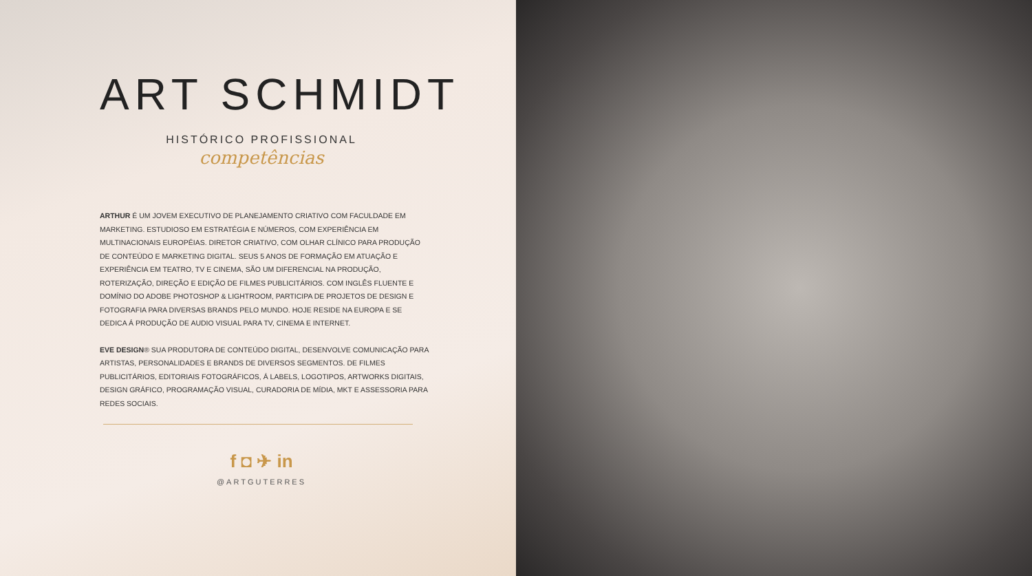ART SCHMIDT
HISTÓRICO PROFISSIONAL
competências
ARTHUR É UM JOVEM EXECUTIVO DE PLANEJAMENTO CRIATIVO COM FACULDADE EM MARKETING. ESTUDIOSO EM ESTRATÉGIA E NÚMEROS, COM EXPERIÊNCIA EM MULTINACIONAIS EUROPÉIAS. DIRETOR CRIATIVO, COM OLHAR CLÍNICO PARA PRODUÇÃO DE CONTEÚDO E MARKETING DIGITAL. SEUS 5 ANOS DE FORMAÇÃO EM ATUAÇÃO E EXPERIÊNCIA EM TEATRO, TV E CINEMA, SÃO UM DIFERENCIAL NA PRODUÇÃO, ROTERIZAÇÃO, DIREÇÃO E EDIÇÃO DE FILMES PUBLICITÁRIOS. COM INGLÊS FLUENTE E DOMÍNIO DO ADOBE PHOTOSHOP & LIGHTROOM, PARTICIPA DE PROJETOS DE DESIGN E FOTOGRAFIA PARA DIVERSAS BRANDS PELO MUNDO. HOJE RESIDE NA EUROPA E SE DEDICA Á PRODUÇÃO DE AUDIO VISUAL PARA TV, CINEMA E INTERNET.
EVE DESIGN® SUA PRODUTORA DE CONTEÚDO DIGITAL, DESENVOLVE COMUNICAÇÃO PARA ARTISTAS, PERSONALIDADES E BRANDS DE DIVERSOS SEGMENTOS. DE FILMES PUBLICITÁRIOS, EDITORIAIS FOTOGRÁFICOS, Á LABELS, LOGOTIPOS, ARTWORKS DIGITAIS, DESIGN GRÁFICO, PROGRAMAÇÃO VISUAL, CURADORIA DE MÍDIA, MKT E ASSESSORIA PARA REDES SOCIAIS.
f ◘ ✈ in
@ARTGUTERRES